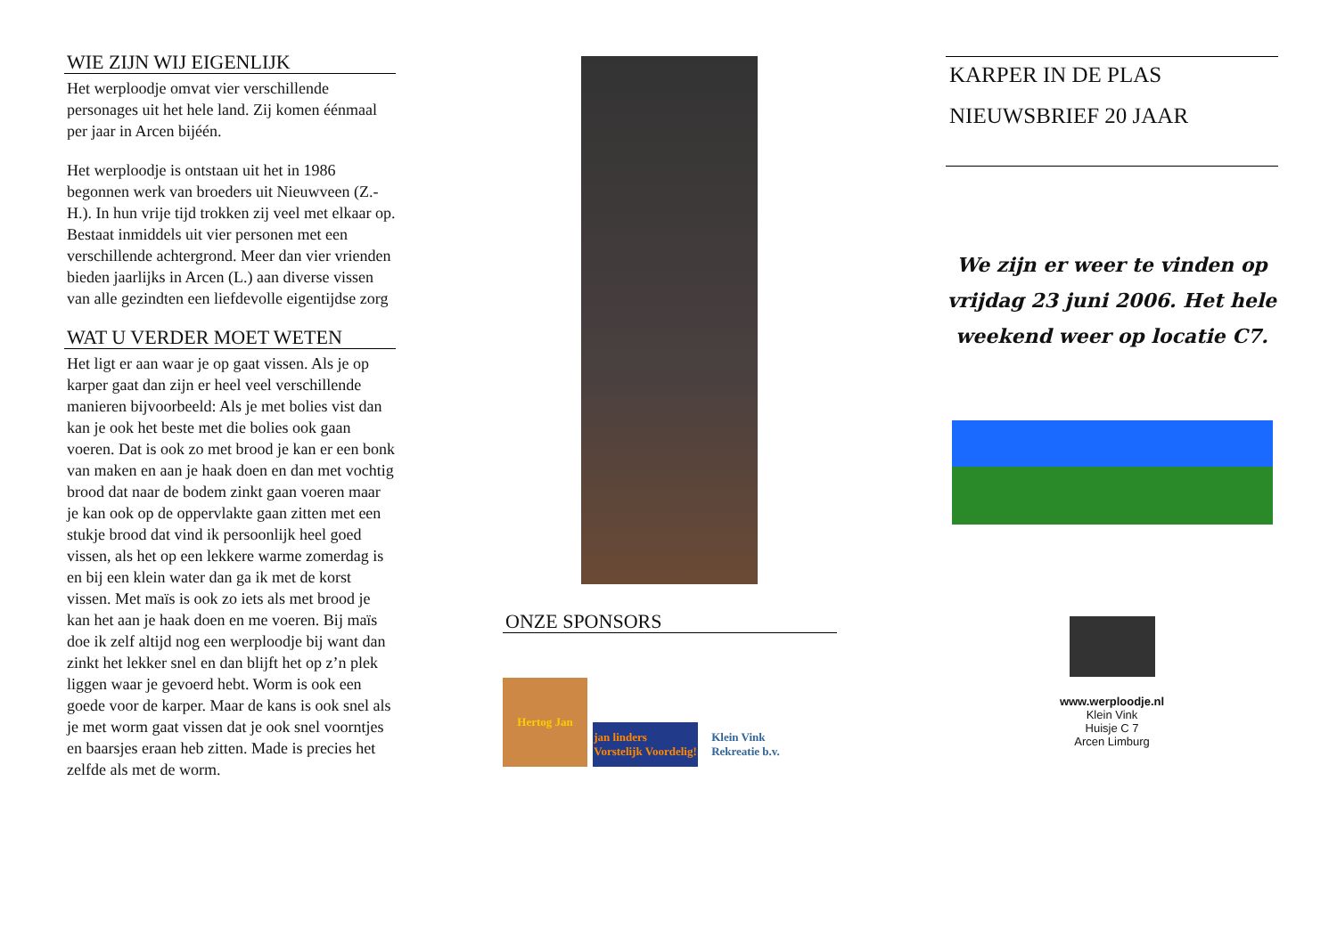WIE ZIJN WIJ EIGENLIJK
Het werploodje omvat vier verschillende personages uit het hele land. Zij komen éénmaal per jaar in Arcen bijéén.
Het werploodje is ontstaan uit het in 1986 begonnen werk van broeders uit Nieuwveen (Z.-H.). In hun vrije tijd trokken zij veel met elkaar op. Bestaat inmiddels uit vier personen met een verschillende achtergrond. Meer dan vier vrienden bieden jaarlijks in Arcen (L.) aan diverse vissen van alle gezindten een liefdevolle eigentijdse zorg
WAT U VERDER MOET WETEN
Het ligt er aan waar je op gaat vissen. Als je op karper gaat dan zijn er heel veel verschillende manieren bijvoorbeeld: Als je met bolies vist dan kan je ook het beste met die bolies ook gaan voeren. Dat is ook zo met brood je kan er een bonk van maken en aan je haak doen en dan met vochtig brood dat naar de bodem zinkt gaan voeren maar je kan ook op de oppervlakte gaan zitten met een stukje brood dat vind ik persoonlijk heel goed vissen, als het op een lekkere warme zomerdag is en bij een klein water dan ga ik met de korst vissen. Met maïs is ook zo iets als met brood je kan het aan je haak doen en me voeren. Bij maïs doe ik zelf altijd nog een werploodje bij want dan zinkt het lekker snel en dan blijft het op z’n plek liggen waar je gevoerd hebt. Worm is ook een goede voor de karper. Maar de kans is ook snel als je met worm gaat vissen dat je ook snel voorntjes en baarsjes eraan heb zitten. Made is precies het zelfde als met de worm.
ONZE SPONSORS
Hertog Jan
jan linders
Vorstelijk Voordelig!
Klein Vink
Rekreatie b.v.
KARPER IN DE PLAS
NIEUWSBRIEF 20 JAAR
We zijn er weer te vinden op vrijdag 23 juni 2006. Het hele weekend weer op locatie C7.
www.werploodje.nl
Klein Vink
Huisje C 7
Arcen Limburg